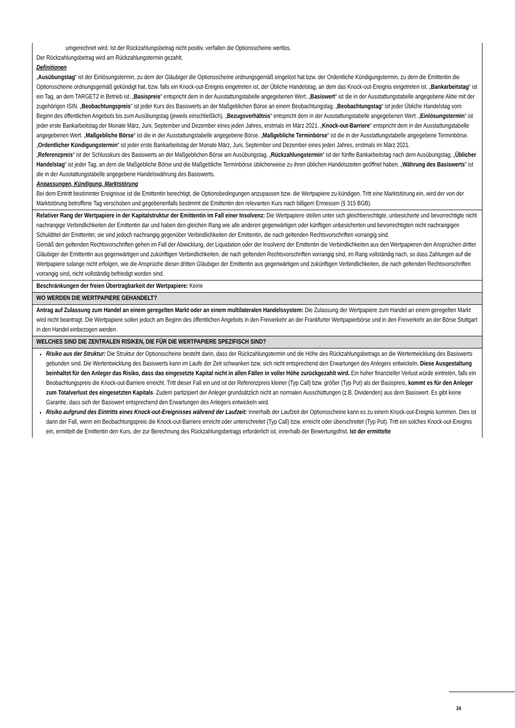| umgerechnet wird. Ist der Rückzahlungsbetrag nicht positiv, verfallen die Optionsscheine wertlos. Der Rückzahlungsbetrag wird am Rückzahlungstermin gezahlt. Definitionen „ Ausübungstag “ ist der Einlösungstermin, zu dem der Gläubiger die Optionsscheine ordnungsgemäß eingelöst hat bzw. der Ordentliche Kündigungstermin, zu dem die Emittentin die Optionsscheine ordnungsgemäß gekündigt hat, bzw. falls ein Knock-out-Ereignis eingetreten ist, der Übliche Handelstag, an dem das Knock-out-Ereignis eingetreten ist. „ Bankarbeitstag “ ist ein Tag, an dem TARGET2 in Betrieb ist. „ Basispreis “ entspricht dem in der Ausstattungstabelle angegebenen Wert. „ Basiswert “ ist die in der Ausstattungstabelle angegebene Aktie mit der zugehörigen ISIN. „ Beobachtungspreis “ ist jeder Kurs des Basiswerts an der Maßgeblichen Börse an einem Beobachtungstag. „ Beobachtungstag “ ist jeder Übliche Handelstag vom Beginn des öffentlichen Angebots bis zum Ausübungstag (jeweils einschließlich). „ Bezugsverhältnis “ entspricht dem in der Ausstattungstabelle angegebenen Wert. „ Einlösungstermin “ ist jeder erste Bankarbeitstag der Monate März, Juni, September und Dezember eines jeden Jahres, erstmals im März 2021. „ Knock-out-Barriere “ entspricht dem in der Ausstattungstabelle angegebenen Wert. „ Maßgebliche Börse “ ist die in der Ausstattungstabelle angegebene Börse. „ Maßgebliche Terminbörse “ ist die in der Ausstattungstabelle angegebene Terminbörse. „ Ordentlicher Kündigungstermin “ ist jeder erste Bankarbeitstag der Monate März, Juni, September und Dezember eines jeden Jahres, erstmals im März 2021. „ Referenzpreis “ ist der Schlusskurs des Basiswerts an der Maßgeblichen Börse am Ausübungstag. „ Rückzahlungstermin “ ist der fünfte Bankarbeitstag nach dem Ausübungstag. „ Üblicher Handelstag “ ist jeder Tag, an dem die Maßgebliche Börse und die Maßgebliche Terminbörse üblicherweise zu ihren üblichen Handelszeiten geöffnet haben. „ Währung des Basiswerts “ ist die in der Ausstattungstabelle angegebene Handelswährung des Basiswerts. Anpassungen, Kündigung, Marktstörung Bei dem Eintritt bestimmter Ereignisse ist die Emittentin berechtigt, die Optionsbedingungen anzupassen bzw. die Wertpapiere zu kündigen. Tritt eine Marktstörung ein, wird der von der Marktstörung betroffene Tag verschoben und gegebenenfalls bestimmt die Emittentin den relevanten Kurs nach billigem Ermessen (§ 315 BGB). |
| Relativer Rang der Wertpapiere in der Kapitalstruktur der Emittentin im Fall einer Insolvenz: Die Wertpapiere stellen unter sich gleichberechtigte, unbesicherte und bevorrechtigte nicht nachrangige Verbindlichkeiten der Emittentin dar und haben den gleichen Rang wie alle anderen gegenwärtigen oder künftigen unbesicherten und bevorrechtigten nicht nachrangigen Schuldtitel der Emittentin; sie sind jedoch nachrangig gegenüber Verbindlichkeiten der Emittentin, die nach geltenden Rechtsvorschriften vorrangig sind. Gemäß den geltenden Rechtsvorschriften gehen im Fall der Abwicklung, der Liquidation oder der Insolvenz der Emittentin die Verbindlichkeiten aus den Wertpapieren den Ansprüchen dritter Gläubiger der Emittentin aus gegenwärtigen und zukünftigen Verbindlichkeiten, die nach geltenden Rechtsvorschriften vorrangig sind, im Rang vollständig nach, so dass Zahlungen auf die Wertpapiere solange nicht erfolgen, wie die Ansprüche dieser dritten Gläubiger der Emittentin aus gegenwärtigen und zukünftigen Verbindlichkeiten, die nach geltenden Rechtsvorschriften vorrangig sind, nicht vollständig befriedigt worden sind. |
| Beschränkungen der freien Übertragbarkeit der Wertpapiere: Keine |
| WO WERDEN DIE WERTPAPIERE GEHANDELT? |
| Antrag auf Zulassung zum Handel an einem geregelten Markt oder an einem multilateralen Handelssystem: Die Zulassung der Wertpapiere zum Handel an einem geregelten Markt wird nicht beantragt. Die Wertpapiere sollen jedoch am Beginn des öffentlichen Angebots in den Freiverkehr an der Frankfurter Wertpapierbörse und in den Freiverkehr an der Börse Stuttgart in den Handel einbezogen werden. |
| WELCHES SIND DIE ZENTRALEN RISIKEN, DIE FÜR DIE WERTPAPIERE SPEZIFISCH SIND? |
| Risiko aus der Struktur: Die Struktur der Optionsscheine besteht darin, dass der Rückzahlungstermin und die Höhe des Rückzahlungsbetrags an die Wertentwicklung des Basiswerts gebunden sind. Die Wertentwicklung des Basiswerts kann im Laufe der Zeit schwanken bzw. sich nicht entsprechend den Erwartungen des Anlegers entwickeln. Diese Ausgestaltung beinhaltet für den Anleger das Risiko, dass das eingesetzte Kapital nicht in allen Fällen in voller Höhe zurückgezahlt wird. Ein hoher finanzieller Verlust würde eintreten, falls ein Beobachtungspreis die Knock-out-Barriere erreicht. Tritt dieser Fall ein und ist der Referenzpreis kleiner (Typ Call) bzw. größer (Typ Put) als der Basispreis, kommt es für den Anleger zum Totalverlust des eingesetzten Kapitals . Zudem partizipiert der Anleger grundsätzlich nicht an normalen Ausschüttungen (z.B. Dividenden) aus dem Basiswert. Es gibt keine Garantie, dass sich der Basiswert entsprechend den Erwartungen des Anlegers entwickeln wird. Risiko aufgrund des Eintritts eines Knock-out-Ereignisses während der Laufzeit: Innerhalb der Laufzeit der Optionsscheine kann es zu einem Knock-out-Ereignis kommen. Dies ist dann der Fall, wenn ein Beobachtungspreis die Knock-out-Barriere erreicht oder unterschreitet (Typ Call) bzw. erreicht oder überschreitet (Typ Put). Tritt ein solches Knock-out-Ereignis ein, ermittelt die Emittentin den Kurs, der zur Berechnung des Rückzahlungsbetrags erforderlich ist, innerhalb der Bewertungsfrist. Ist der ermittelte |
24